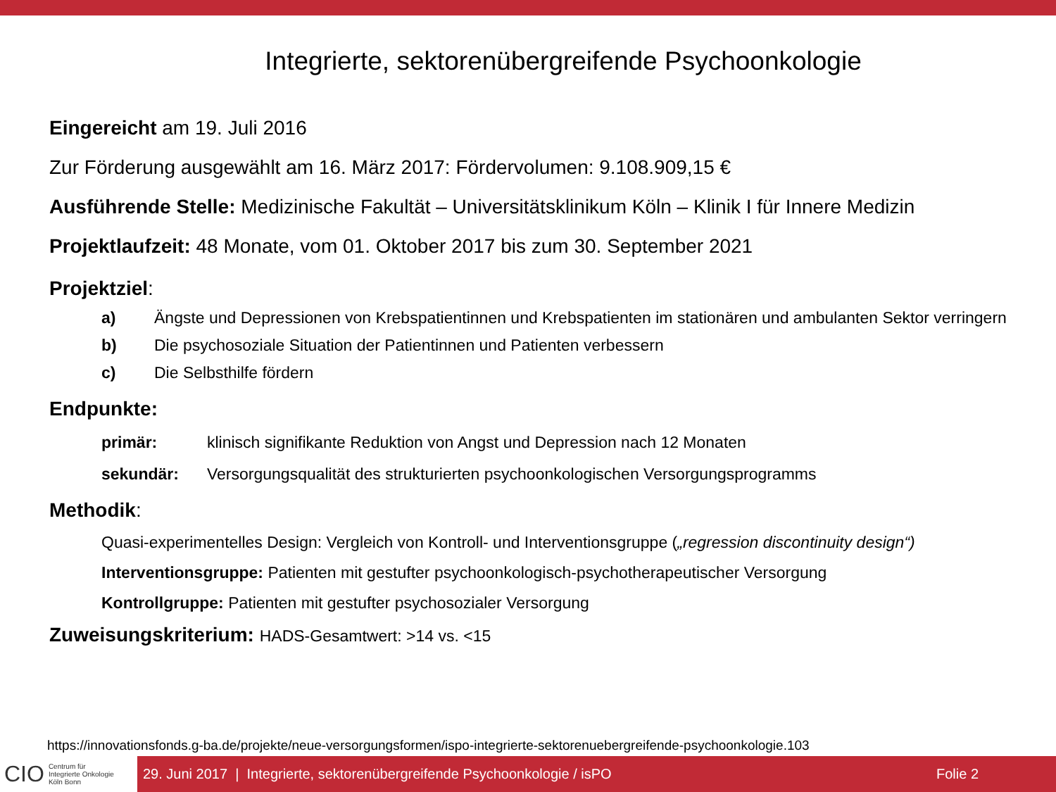Integrierte, sektorenübergreifende Psychoonkologie
Eingereicht am 19. Juli 2016
Zur Förderung ausgewählt am 16. März 2017: Fördervolumen: 9.108.909,15 €
Ausführende Stelle: Medizinische Fakultät – Universitätsklinikum Köln – Klinik I für Innere Medizin
Projektlaufzeit: 48 Monate, vom 01. Oktober 2017 bis zum 30. September 2021
Projektziel:
a) Ängste und Depressionen von Krebspatientinnen und Krebspatienten im stationären und ambulanten Sektor verringern
b) Die psychosoziale Situation der Patientinnen und Patienten verbessern
c) Die Selbsthilfe fördern
Endpunkte:
primär: klinisch signifikante Reduktion von Angst und Depression nach 12 Monaten
sekundär: Versorgungsqualität des strukturierten psychoonkologischen Versorgungsprogramms
Methodik:
Quasi-experimentelles Design: Vergleich von Kontroll- und Interventionsgruppe („regression discontinuity design“)
Interventionsgruppe: Patienten mit gestufter psychoonkologisch-psychotherapeutischer Versorgung
Kontrollgruppe: Patienten mit gestufter psychosozialer Versorgung
Zuweisungskriterium: HADS-Gesamtwert: >14 vs. <15
https://innovationsfonds.g-ba.de/projekte/neue-versorgungsformen/ispo-integrierte-sektorenuebergreifende-psychoonkologie.103
CIO Centrum für
Integrierte Onkologie
Köln Bonn
29. Juni 2017 | Integrierte, sektorenübergreifende Psychoonkologie / isPO Folie 2